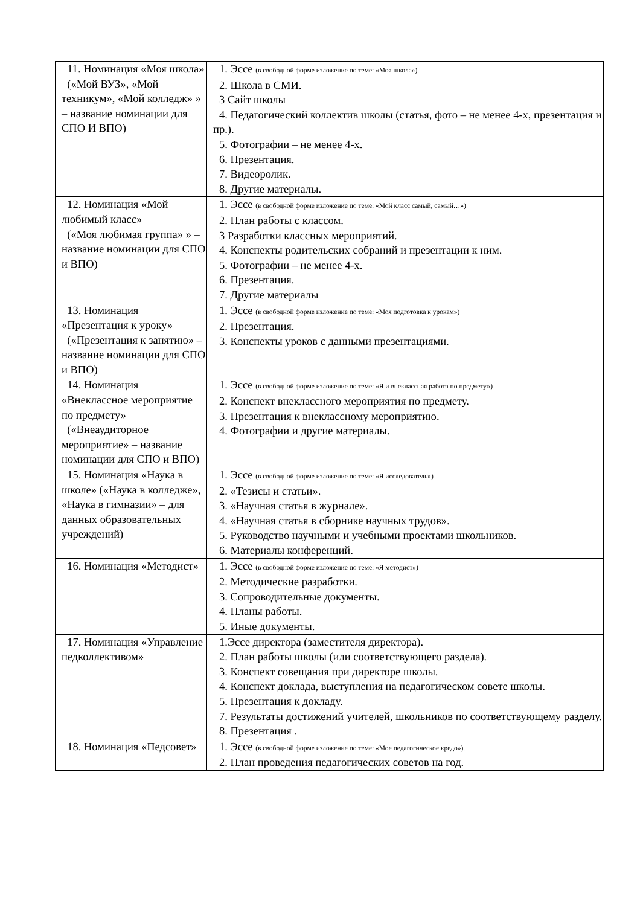| 11. Номинация «Моя школа» («Мой ВУЗ», «Мой техникум», «Мой колледж» » – название номинации для СПО И ВПО) | 1. Эссе (в свободной форме изложение по теме: «Моя школа»). 2. Школа в СМИ. 3 Сайт школы 4. Педагогический коллектив школы (статья, фото – не менее 4-х, презентация и пр.). 5. Фотографии – не менее 4-х. 6. Презентация. 7. Видеоролик. 8. Другие материалы. |
| 12. Номинация «Мой любимый класс» («Моя любимая группа» » – название номинации для СПО и ВПО) | 1. Эссе (в свободной форме изложение по теме: «Мой класс самый, самый…») 2. План работы с классом. 3 Разработки классных мероприятий. 4. Конспекты родительских собраний и презентации к ним. 5. Фотографии – не менее 4-х. 6. Презентация. 7. Другие материалы |
| 13. Номинация «Презентация к уроку» («Презентация к занятию» – название номинации для СПО и ВПО) | 1. Эссе (в свободной форме изложение по теме: «Моя подготовка к урокам») 2. Презентация. 3. Конспекты уроков с данными презентациями. |
| 14. Номинация «Внеклассное мероприятие по предмету» («Внеаудиторное мероприятие» – название номинации для СПО и ВПО) | 1. Эссе (в свободной форме изложение по теме: «Я и внеклассная работа по предмету») 2. Конспект внеклассного мероприятия по предмету. 3. Презентация к внеклассному мероприятию. 4. Фотографии и другие материалы. |
| 15. Номинация «Наука в школе» («Наука в колледже», «Наука в гимназии» – для данных образовательных учреждений) | 1. Эссе (в свободной форме изложение по теме: «Я исследователь») 2. «Тезисы и статьи». 3. «Научная статья в журнале». 4. «Научная статья в сборнике научных трудов». 5. Руководство научными и учебными проектами школьников. 6. Материалы конференций. |
| 16. Номинация «Методист» | 1. Эссе (в свободной форме изложение по теме: «Я методист») 2. Методические разработки. 3. Сопроводительные документы. 4. Планы работы. 5. Иные документы. |
| 17. Номинация «Управление педколлективом» | 1.Эссе директора (заместителя директора). 2. План работы школы (или соответствующего раздела). 3. Конспект совещания при директоре школы. 4. Конспект доклада, выступления на педагогическом совете школы. 5. Презентация к докладу. 7. Результаты достижений учителей, школьников по соответствующему разделу. 8. Презентация . |
| 18. Номинация «Педсовет» | 1. Эссе (в свободной форме изложение по теме: «Мое педагогическое кредо»). 2. План проведения педагогических советов на год. |